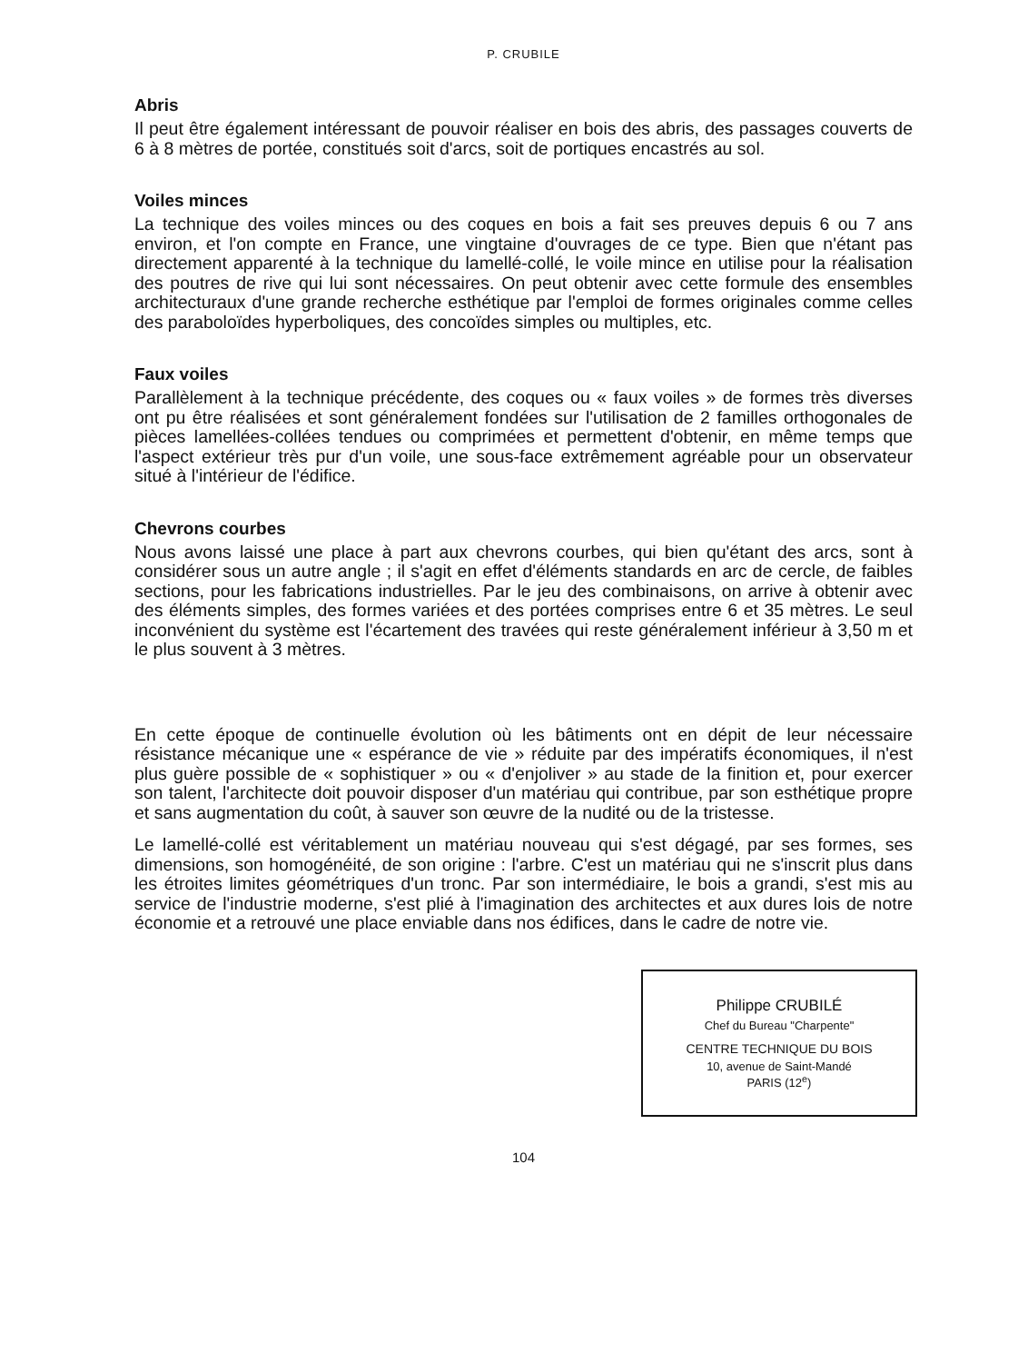P. CRUBILE
Abris
Il peut être également intéressant de pouvoir réaliser en bois des abris, des passages couverts de 6 à 8 mètres de portée, constitués soit d'arcs, soit de portiques encastrés au sol.
Voiles minces
La technique des voiles minces ou des coques en bois a fait ses preuves depuis 6 ou 7 ans environ, et l'on compte en France, une vingtaine d'ouvrages de ce type. Bien que n'étant pas directement apparenté à la technique du lamellé-collé, le voile mince en utilise pour la réalisation des poutres de rive qui lui sont nécessaires. On peut obtenir avec cette formule des ensembles architecturaux d'une grande recherche esthétique par l'emploi de formes originales comme celles des paraboloïdes hyperboliques, des concoïdes simples ou multiples, etc.
Faux voiles
Parallèlement à la technique précédente, des coques ou « faux voiles » de formes très diverses ont pu être réalisées et sont généralement fondées sur l'utilisation de 2 familles orthogonales de pièces lamellées-collées tendues ou comprimées et permettent d'obtenir, en même temps que l'aspect extérieur très pur d'un voile, une sous-face extrêmement agréable pour un observateur situé à l'intérieur de l'édifice.
Chevrons courbes
Nous avons laissé une place à part aux chevrons courbes, qui bien qu'étant des arcs, sont à considérer sous un autre angle ; il s'agit en effet d'éléments standards en arc de cercle, de faibles sections, pour les fabrications industrielles. Par le jeu des combinaisons, on arrive à obtenir avec des éléments simples, des formes variées et des portées comprises entre 6 et 35 mètres. Le seul inconvénient du système est l'écartement des travées qui reste généralement inférieur à 3,50 m et le plus souvent à 3 mètres.
En cette époque de continuelle évolution où les bâtiments ont en dépit de leur nécessaire résistance mécanique une « espérance de vie » réduite par des impératifs économiques, il n'est plus guère possible de « sophistiquer » ou « d'enjoliver » au stade de la finition et, pour exercer son talent, l'architecte doit pouvoir disposer d'un matériau qui contribue, par son esthétique propre et sans augmentation du coût, à sauver son œuvre de la nudité ou de la tristesse.
Le lamellé-collé est véritablement un matériau nouveau qui s'est dégagé, par ses formes, ses dimensions, son homogénéité, de son origine : l'arbre. C'est un matériau qui ne s'inscrit plus dans les étroites limites géométriques d'un tronc. Par son intermédiaire, le bois a grandi, s'est mis au service de l'industrie moderne, s'est plié à l'imagination des architectes et aux dures lois de notre économie et a retrouvé une place enviable dans nos édifices, dans le cadre de notre vie.
Philippe CRUBILÉ
Chef du Bureau "Charpente"
CENTRE TECHNIQUE DU BOIS
10, avenue de Saint-Mandé
PARIS (12<sup>e</sup>)
104